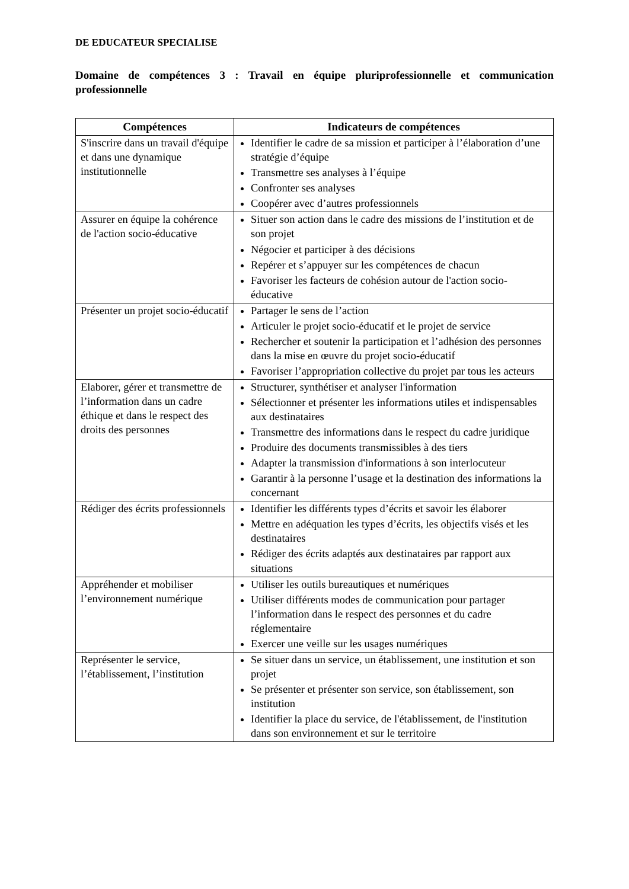DE EDUCATEUR SPECIALISE
Domaine de compétences 3 : Travail en équipe pluriprofessionnelle et communication professionnelle
| Compétences | Indicateurs de compétences |
| --- | --- |
| S'inscrire dans un travail d'équipe et dans une dynamique institutionnelle | Identifier le cadre de sa mission et participer à l’élaboration d’une stratégie d’équipe Transmettre ses analyses à l’équipe Confronter ses analyses Coopérer avec d’autres professionnels |
| Assurer en équipe la cohérence de l'action socio-éducative | Situer son action dans le cadre des missions de l’institution et de son projet Négocier et participer à des décisions Repérer et s’appuyer sur les compétences de chacun Favoriser les facteurs de cohésion autour de l'action socio-éducative |
| Présenter un projet socio-éducatif | Partager le sens de l’action Articuler le projet socio-éducatif et le projet de service Rechercher et soutenir la participation et l’adhésion des personnes dans la mise en œuvre du projet socio-éducatif Favoriser l’appropriation collective du projet par tous les acteurs |
| Elaborer, gérer et transmettre de l’information dans un cadre éthique et dans le respect des droits des personnes | Structurer, synthétiser et analyser l'information Sélectionner et présenter les informations utiles et indispensables aux destinataires Transmettre des informations dans le respect du cadre juridique Produire des documents transmissibles à des tiers Adapter la transmission d'informations à son interlocuteur Garantir à la personne l’usage et la destination des informations la concernant |
| Rédiger des écrits professionnels | Identifier les différents types d’écrits et savoir les élaborer Mettre en adéquation les types d’écrits, les objectifs visés et les destinataires Rédiger des écrits adaptés aux destinataires par rapport aux situations |
| Appréhender et mobiliser l’environnement numérique | Utiliser les outils bureautiques et numériques Utiliser différents modes de communication pour partager l’information dans le respect des personnes et du cadre réglementaire Exercer une veille sur les usages numériques |
| Représenter le service, l’établissement, l’institution | Se situer dans un service, un établissement, une institution et son projet Se présenter et présenter son service, son établissement, son institution Identifier la place du service, de l'établissement, de l'institution dans son environnement et sur le territoire |